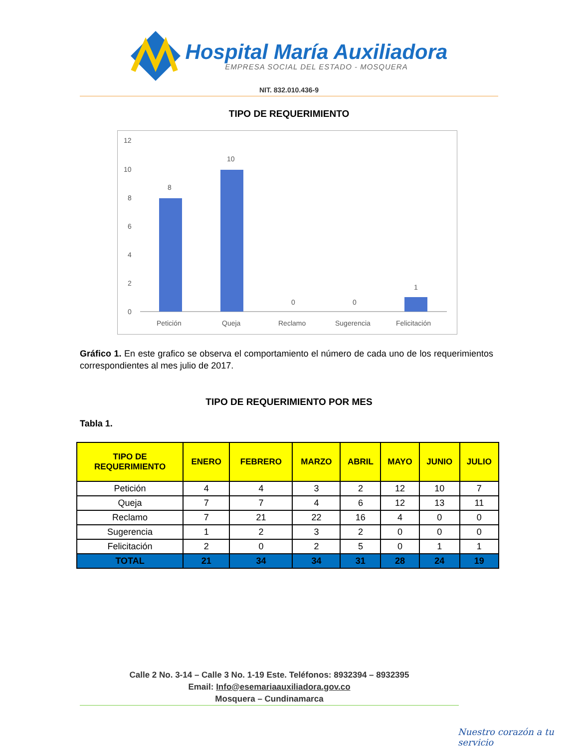Hospital María Auxiliadora
EMPRESA SOCIAL DEL ESTADO - MOSQUERA
NIT. 832.010.436-9
TIPO DE REQUERIMIENTO
12
10
8
6
4
2
0
8
10
0
0
1
Petición
Queja
Reclamo
Sugerencia
Felicitación
Gráfico 1. En este grafico se observa el comportamiento el número de cada uno de los requerimientos correspondientes al mes julio de 2017.
TIPO DE REQUERIMIENTO POR MES
Tabla 1.
| TIPO DE REQUERIMIENTO | ENERO | FEBRERO | MARZO | ABRIL | MAYO | JUNIO | JULIO |
| --- | --- | --- | --- | --- | --- | --- | --- |
| Petición | 4 | 4 | 3 | 2 | 12 | 10 | 7 |
| Queja | 7 | 7 | 4 | 6 | 12 | 13 | 11 |
| Reclamo | 7 | 21 | 22 | 16 | 4 | 0 | 0 |
| Sugerencia | 1 | 2 | 3 | 2 | 0 | 0 | 0 |
| Felicitación | 2 | 0 | 2 | 5 | 0 | 1 | 1 |
| TOTAL | 21 | 34 | 34 | 31 | 28 | 24 | 19 |
Calle 2 No. 3-14 – Calle 3 No. 1-19 Este. Teléfonos: 8932394 – 8932395
Email: Info@esemariaauxiliadora.gov.co
Mosquera – Cundinamarca
Nuestro corazón a tu servicio